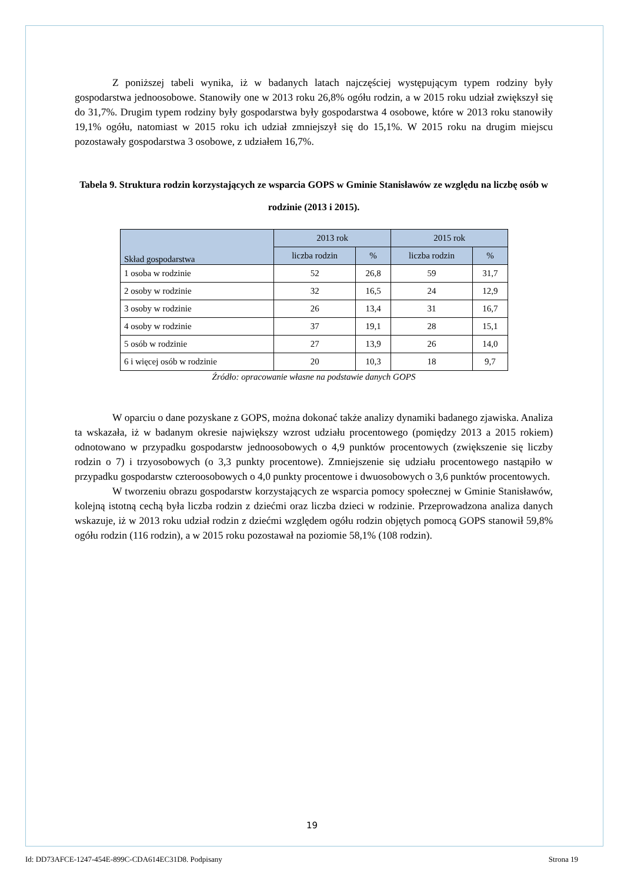Z poniższej tabeli wynika, iż w badanych latach najczęściej występującym typem rodziny były gospodarstwa jednoosobowe. Stanowiły one w 2013 roku 26,8% ogółu rodzin, a w 2015 roku udział zwiększył się do 31,7%. Drugim typem rodziny były gospodarstwa były gospodarstwa 4 osobowe, które w 2013 roku stanowiły 19,1% ogółu, natomiast w 2015 roku ich udział zmniejszył się do 15,1%. W 2015 roku na drugim miejscu pozostawały gospodarstwa 3 osobowe, z udziałem 16,7%.
Tabela 9. Struktura rodzin korzystających ze wsparcia GOPS w Gminie Stanisławów ze względu na liczbę osób w rodzinie (2013 i 2015).
| Skład gospodarstwa | 2013 rok | | 2015 rok | |
| --- | --- | --- | --- | --- |
| | liczba rodzin | % | liczba rodzin | % |
| 1 osoba w rodzinie | 52 | 26,8 | 59 | 31,7 |
| 2 osoby w rodzinie | 32 | 16,5 | 24 | 12,9 |
| 3 osoby w rodzinie | 26 | 13,4 | 31 | 16,7 |
| 4 osoby w rodzinie | 37 | 19,1 | 28 | 15,1 |
| 5 osób w rodzinie | 27 | 13,9 | 26 | 14,0 |
| 6 i więcej osób w rodzinie | 20 | 10,3 | 18 | 9,7 |
Źródło: opracowanie własne na podstawie danych GOPS
W oparciu o dane pozyskane z GOPS, można dokonać także analizy dynamiki badanego zjawiska. Analiza ta wskazała, iż w badanym okresie największy wzrost udziału procentowego (pomiędzy 2013 a 2015 rokiem) odnotowano w przypadku gospodarstw jednoosobowych o 4,9 punktów procentowych (zwiększenie się liczby rodzin o 7) i trzyosobowych (o 3,3 punkty procentowe). Zmniejszenie się udziału procentowego nastąpiło w przypadku gospodarstw czteroosobowych o 4,0 punkty procentowe i dwuosobowych o 3,6 punktów procentowych.
W tworzeniu obrazu gospodarstw korzystających ze wsparcia pomocy społecznej w Gminie Stanisławów, kolejną istotną cechą była liczba rodzin z dziećmi oraz liczba dzieci w rodzinie. Przeprowadzona analiza danych wskazuje, iż w 2013 roku udział rodzin z dziećmi względem ogółu rodzin objętych pomocą GOPS stanowił 59,8% ogółu rodzin (116 rodzin), a w 2015 roku pozostawał na poziomie 58,1% (108 rodzin).
19
Id: DD73AFCE-1247-454E-899C-CDA614EC31D8. Podpisany Strona 19